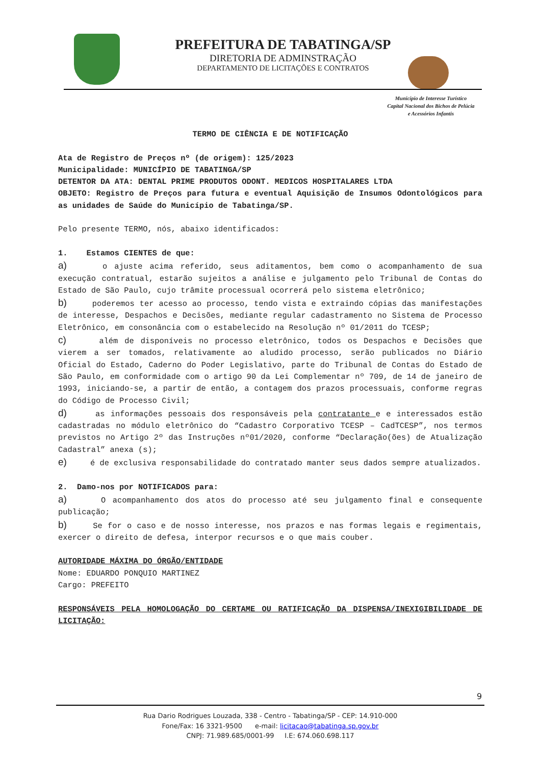PREFEITURA DE TABATINGA/SP
DIRETORIA DE ADMINSTRAÇÃO
DEPARTAMENTO DE LICITAÇÕES E CONTRATOS
Município de Interesse Turístico
Capital Nacional dos Bichos de Pelúcia
e Acessórios Infantis
TERMO DE CIÊNCIA E DE NOTIFICAÇÃO
Ata de Registro de Preços nº (de origem): 125/2023
Municipalidade: MUNICÍPIO DE TABATINGA/SP
DETENTOR DA ATA: DENTAL PRIME PRODUTOS ODONT. MEDICOS HOSPITALARES LTDA
OBJETO: Registro de Preços para futura e eventual Aquisição de Insumos Odontológicos para as unidades de Saúde do Município de Tabatinga/SP.
Pelo presente TERMO, nós, abaixo identificados:
1. Estamos CIENTES de que:
a) o ajuste acima referido, seus aditamentos, bem como o acompanhamento de sua execução contratual, estarão sujeitos a análise e julgamento pelo Tribunal de Contas do Estado de São Paulo, cujo trâmite processual ocorrerá pelo sistema eletrônico;
b) poderemos ter acesso ao processo, tendo vista e extraindo cópias das manifestações de interesse, Despachos e Decisões, mediante regular cadastramento no Sistema de Processo Eletrônico, em consonância com o estabelecido na Resolução nº 01/2011 do TCESP;
c) além de disponíveis no processo eletrônico, todos os Despachos e Decisões que vierem a ser tomados, relativamente ao aludido processo, serão publicados no Diário Oficial do Estado, Caderno do Poder Legislativo, parte do Tribunal de Contas do Estado de São Paulo, em conformidade com o artigo 90 da Lei Complementar nº 709, de 14 de janeiro de 1993, iniciando-se, a partir de então, a contagem dos prazos processuais, conforme regras do Código de Processo Civil;
d) as informações pessoais dos responsáveis pela contratante e e interessados estão cadastradas no módulo eletrônico do “Cadastro Corporativo TCESP – CadTCESP”, nos termos previstos no Artigo 2º das Instruções nº01/2020, conforme “Declaração(ões) de Atualização Cadastral” anexa (s);
e) é de exclusiva responsabilidade do contratado manter seus dados sempre atualizados.
2. Damo-nos por NOTIFICADOS para:
a) O acompanhamento dos atos do processo até seu julgamento final e consequente publicação;
b) Se for o caso e de nosso interesse, nos prazos e nas formas legais e regimentais, exercer o direito de defesa, interpor recursos e o que mais couber.
AUTORIDADE MÁXIMA DO ÓRGÃO/ENTIDADE
Nome: EDUARDO PONQUIO MARTINEZ
Cargo: PREFEITO
RESPONSÁVEIS PELA HOMOLOGAÇÃO DO CERTAME OU RATIFICAÇÃO DA DISPENSA/INEXIGIBILIDADE DE LICITAÇÃO:
9
Rua Dario Rodrigues Louzada, 338 - Centro - Tabatinga/SP - CEP: 14.910-000
Fone/Fax: 16 3321-9500 e-mail: licitacao@tabatinga.sp.gov.br
CNPJ: 71.989.685/0001-99 I.E: 674.060.698.117